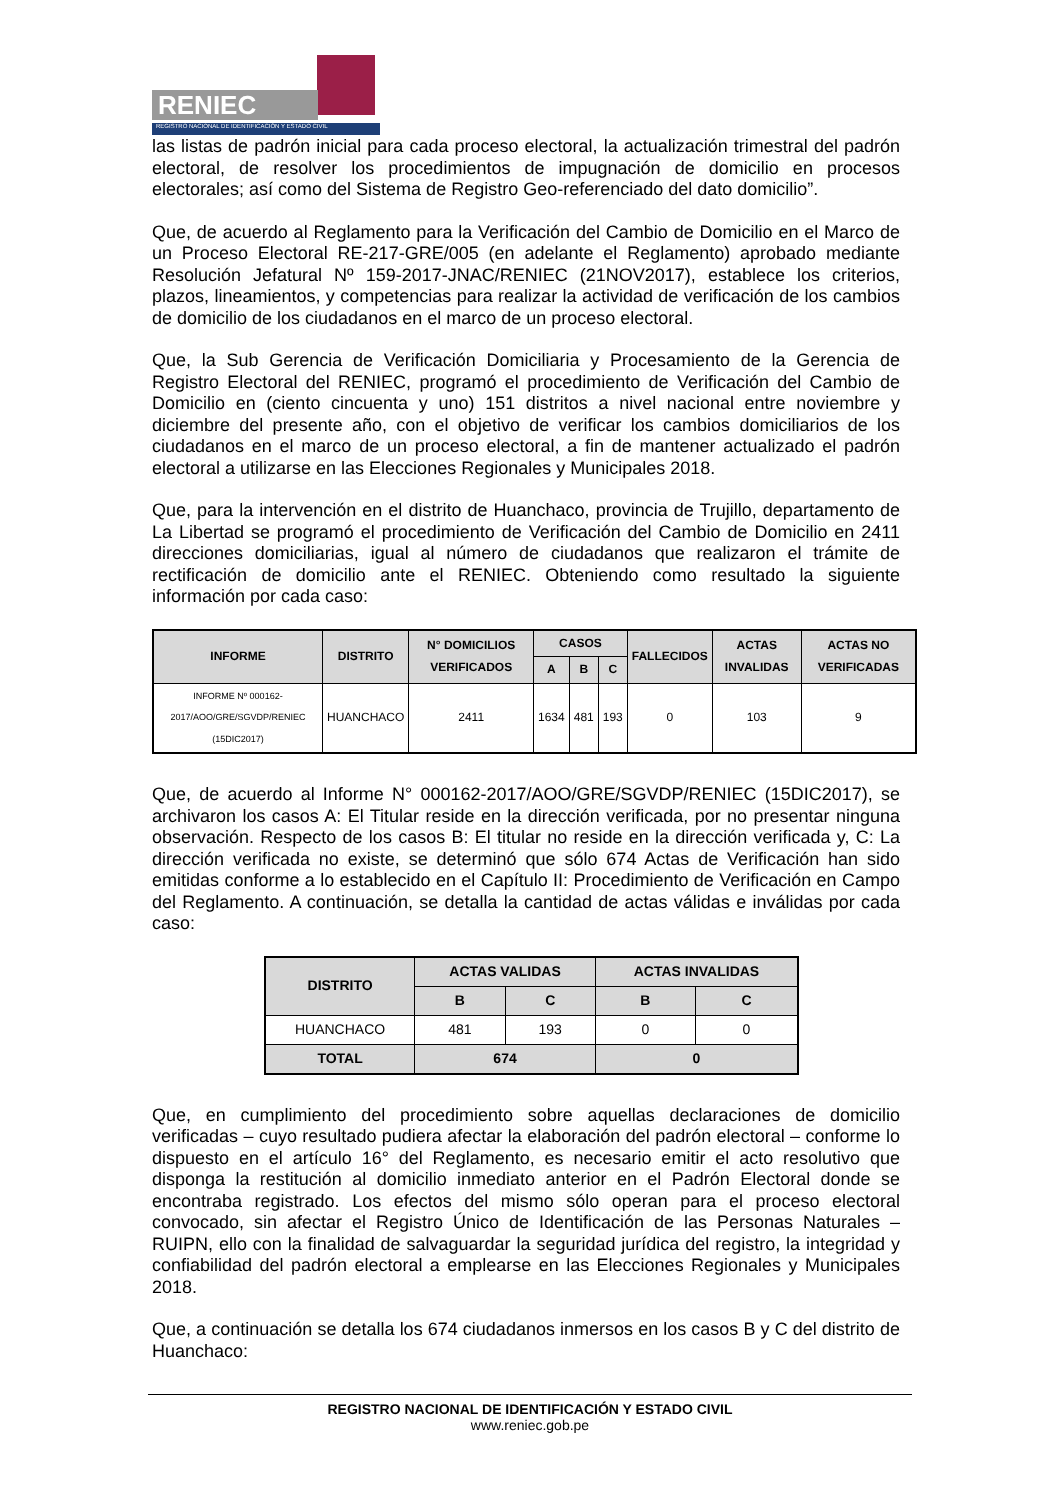RENIEC
REGISTRO NACIONAL DE IDENTIFICACIÓN Y ESTADO CIVIL
las listas de padrón inicial para cada proceso electoral, la actualización trimestral del padrón electoral, de resolver los procedimientos de impugnación de domicilio en procesos electorales; así como del Sistema de Registro Geo-referenciado del dato domicilio”.
Que, de acuerdo al Reglamento para la Verificación del Cambio de Domicilio en el Marco de un Proceso Electoral RE-217-GRE/005 (en adelante el Reglamento) aprobado mediante Resolución Jefatural Nº 159-2017-JNAC/RENIEC (21NOV2017), establece los criterios, plazos, lineamientos, y competencias para realizar la actividad de verificación de los cambios de domicilio de los ciudadanos en el marco de un proceso electoral.
Que, la Sub Gerencia de Verificación Domiciliaria y Procesamiento de la Gerencia de Registro Electoral del RENIEC, programó el procedimiento de Verificación del Cambio de Domicilio en (ciento cincuenta y uno) 151 distritos a nivel nacional entre noviembre y diciembre del presente año, con el objetivo de verificar los cambios domiciliarios de los ciudadanos en el marco de un proceso electoral, a fin de mantener actualizado el padrón electoral a utilizarse en las Elecciones Regionales y Municipales 2018.
Que, para la intervención en el distrito de Huanchaco, provincia de Trujillo, departamento de La Libertad se programó el procedimiento de Verificación del Cambio de Domicilio en 2411 direcciones domiciliarias, igual al número de ciudadanos que realizaron el trámite de rectificación de domicilio ante el RENIEC. Obteniendo como resultado la siguiente información por cada caso:
| INFORME | DISTRITO | N° DOMICILIOS VERIFICADOS | CASOS | | | FALLECIDOS | ACTAS INVALIDAS | ACTAS NO VERIFICADAS |
| --- | --- | --- | --- | --- | --- | --- | --- | --- |
| | | | A | B | C | | | |
| INFORME Nº 000162-2017/AOO/GRE/SGVDP/RENIEC (15DIC2017) | HUANCHACO | 2411 | 1634 | 481 | 193 | 0 | 103 | 9 |
Que, de acuerdo al Informe N° 000162-2017/AOO/GRE/SGVDP/RENIEC (15DIC2017), se archivaron los casos A: El Titular reside en la dirección verificada, por no presentar ninguna observación. Respecto de los casos B: El titular no reside en la dirección verificada y, C: La dirección verificada no existe, se determinó que sólo 674 Actas de Verificación han sido emitidas conforme a lo establecido en el Capítulo II: Procedimiento de Verificación en Campo del Reglamento. A continuación, se detalla la cantidad de actas válidas e inválidas por cada caso:
| DISTRITO | ACTAS VALIDAS | | ACTAS INVALIDAS | |
| --- | --- | --- | --- | --- |
| | B | C | B | C |
| HUANCHACO | 481 | 193 | 0 | 0 |
| TOTAL | 674 | | 0 | |
Que, en cumplimiento del procedimiento sobre aquellas declaraciones de domicilio verificadas – cuyo resultado pudiera afectar la elaboración del padrón electoral – conforme lo dispuesto en el artículo 16° del Reglamento, es necesario emitir el acto resolutivo que disponga la restitución al domicilio inmediato anterior en el Padrón Electoral donde se encontraba registrado. Los efectos del mismo sólo operan para el proceso electoral convocado, sin afectar el Registro Único de Identificación de las Personas Naturales – RUIPN, ello con la finalidad de salvaguardar la seguridad jurídica del registro, la integridad y confiabilidad del padrón electoral a emplearse en las Elecciones Regionales y Municipales 2018.
Que, a continuación se detalla los 674 ciudadanos inmersos en los casos B y C del distrito de Huanchaco:
REGISTRO NACIONAL DE IDENTIFICACIÓN Y ESTADO CIVIL
www.reniec.gob.pe